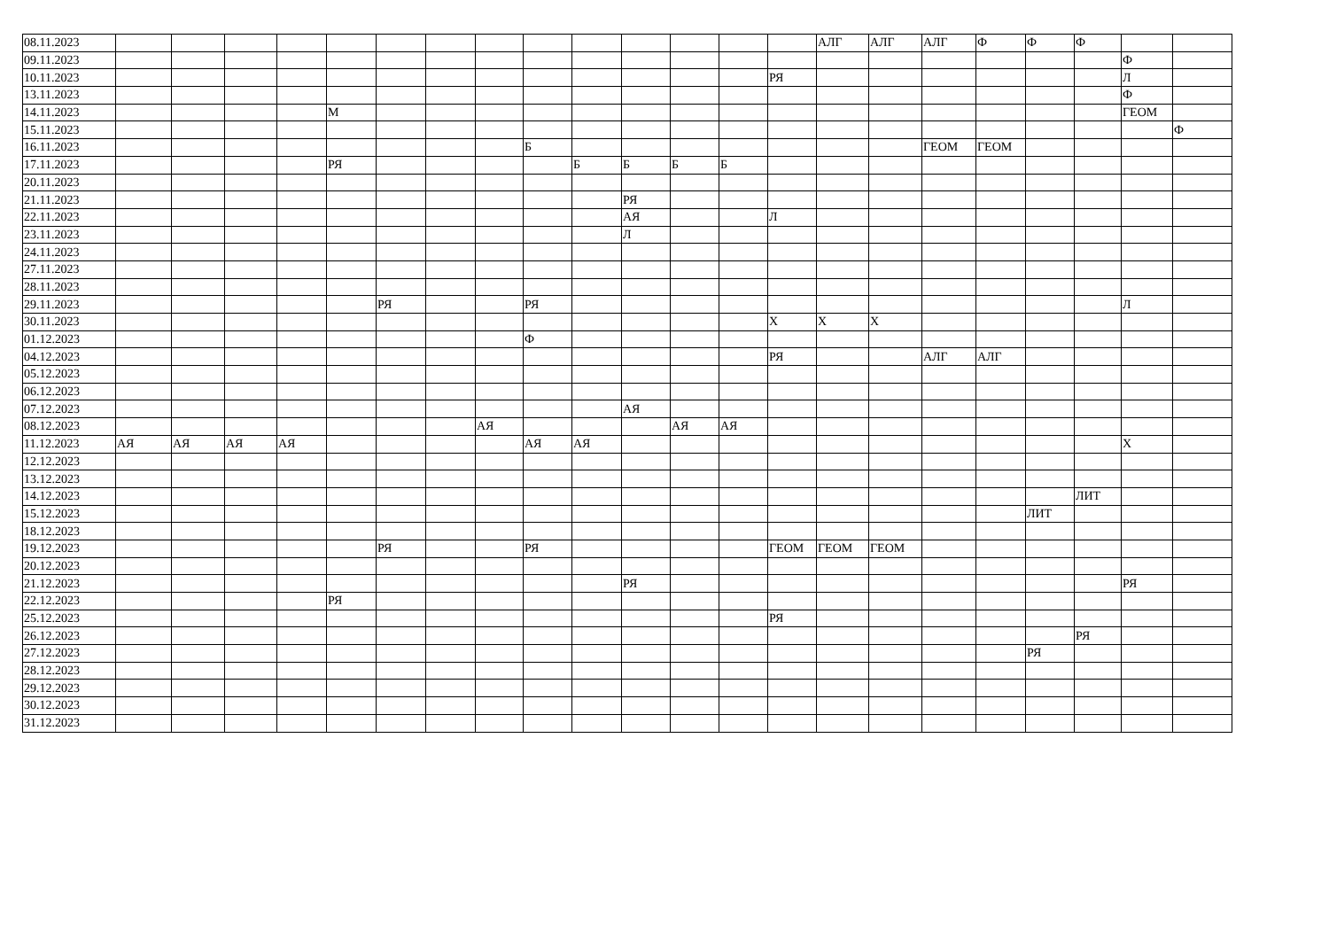| 08.11.2023 | | | | | | | | | | | | | | | АЛГ | АЛГ | АЛГ | Ф | Ф | Ф | | |
| 09.11.2023 | | | | | | | | | | | | | | | | | | | | | Ф | |
| 10.11.2023 | | | | | | | | | | | | | | РЯ | | | | | | | Л | |
| 13.11.2023 | | | | | | | | | | | | | | | | | | | | | Ф | |
| 14.11.2023 | | | | | М | | | | | | | | | | | | | | | | ГЕОМ | |
| 15.11.2023 | | | | | | | | | | | | | | | | | | | | | | Ф |
| 16.11.2023 | | | | | | | | | Б | | | | | | | | ГЕОМ | ГЕОМ | | | | |
| 17.11.2023 | | | | | РЯ | | | | | Б | Б | Б | Б | | | | | | | | | |
| 20.11.2023 | | | | | | | | | | | | | | | | | | | | | | |
| 21.11.2023 | | | | | | | | | | | РЯ | | | | | | | | | | | |
| 22.11.2023 | | | | | | | | | | | АЯ | | | Л | | | | | | | | |
| 23.11.2023 | | | | | | | | | | | Л | | | | | | | | | | | |
| 24.11.2023 | | | | | | | | | | | | | | | | | | | | | | |
| 27.11.2023 | | | | | | | | | | | | | | | | | | | | | | |
| 28.11.2023 | | | | | | | | | | | | | | | | | | | | | | |
| 29.11.2023 | | | | | | РЯ | | | РЯ | | | | | | | | | | | | Л | |
| 30.11.2023 | | | | | | | | | | | | | | Х | Х | Х | | | | | | |
| 01.12.2023 | | | | | | | | | Ф | | | | | | | | | | | | | |
| 04.12.2023 | | | | | | | | | | | | | | РЯ | | | АЛГ | АЛГ | | | | |
| 05.12.2023 | | | | | | | | | | | | | | | | | | | | | | |
| 06.12.2023 | | | | | | | | | | | | | | | | | | | | | | |
| 07.12.2023 | | | | | | | | | | | АЯ | | | | | | | | | | | |
| 08.12.2023 | | | | | | | | АЯ | | | | АЯ | АЯ | | | | | | | | | |
| 11.12.2023 | АЯ | АЯ | АЯ | АЯ | | | | | АЯ | АЯ | | | | | | | | | | | Х | |
| 12.12.2023 | | | | | | | | | | | | | | | | | | | | | | |
| 13.12.2023 | | | | | | | | | | | | | | | | | | | | | | |
| 14.12.2023 | | | | | | | | | | | | | | | | | | | | ЛИТ | | |
| 15.12.2023 | | | | | | | | | | | | | | | | | | | ЛИТ | | | |
| 18.12.2023 | | | | | | | | | | | | | | | | | | | | | | |
| 19.12.2023 | | | | | | РЯ | | | РЯ | | | | | ГЕОМ | ГЕОМ | ГЕОМ | | | | | | |
| 20.12.2023 | | | | | | | | | | | | | | | | | | | | | | |
| 21.12.2023 | | | | | | | | | | | РЯ | | | | | | | | | | РЯ | |
| 22.12.2023 | | | | | РЯ | | | | | | | | | | | | | | | | | |
| 25.12.2023 | | | | | | | | | | | | | | РЯ | | | | | | | | |
| 26.12.2023 | | | | | | | | | | | | | | | | | | | | РЯ | | |
| 27.12.2023 | | | | | | | | | | | | | | | | | | | РЯ | | | |
| 28.12.2023 | | | | | | | | | | | | | | | | | | | | | | |
| 29.12.2023 | | | | | | | | | | | | | | | | | | | | | | |
| 30.12.2023 | | | | | | | | | | | | | | | | | | | | | | |
| 31.12.2023 | | | | | | | | | | | | | | | | | | | | | | |